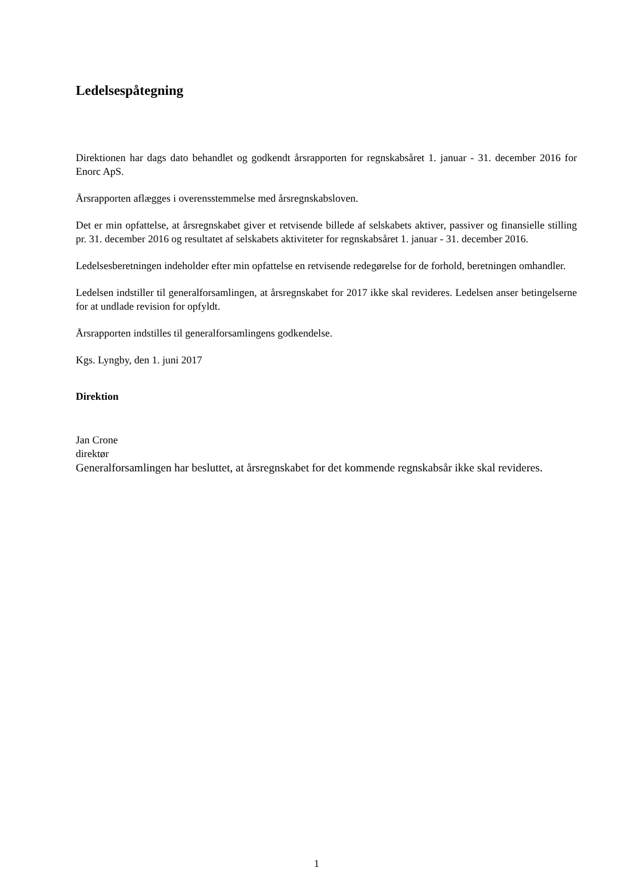Ledelsespåtegning
Direktionen har dags dato behandlet og godkendt årsrapporten for regnskabsåret 1. januar - 31. december 2016 for Enorc ApS.
Årsrapporten aflægges i overensstemmelse med årsregnskabsloven.
Det er min opfattelse, at årsregnskabet giver et retvisende billede af selskabets aktiver, passiver og finansielle stilling pr. 31. december 2016 og resultatet af selskabets aktiviteter for regnskabsåret 1. januar - 31. december 2016.
Ledelsesberetningen indeholder efter min opfattelse en retvisende redegørelse for de forhold, beretningen omhandler.
Ledelsen indstiller til generalforsamlingen, at årsregnskabet for 2017 ikke skal revideres. Ledelsen anser betingelserne for at undlade revision for opfyldt.
Årsrapporten indstilles til generalforsamlingens godkendelse.
Kgs. Lyngby, den 1. juni 2017
Direktion
Jan Crone
direktør
Generalforsamlingen har besluttet, at årsregnskabet for det kommende regnskabsår ikke skal revideres.
1